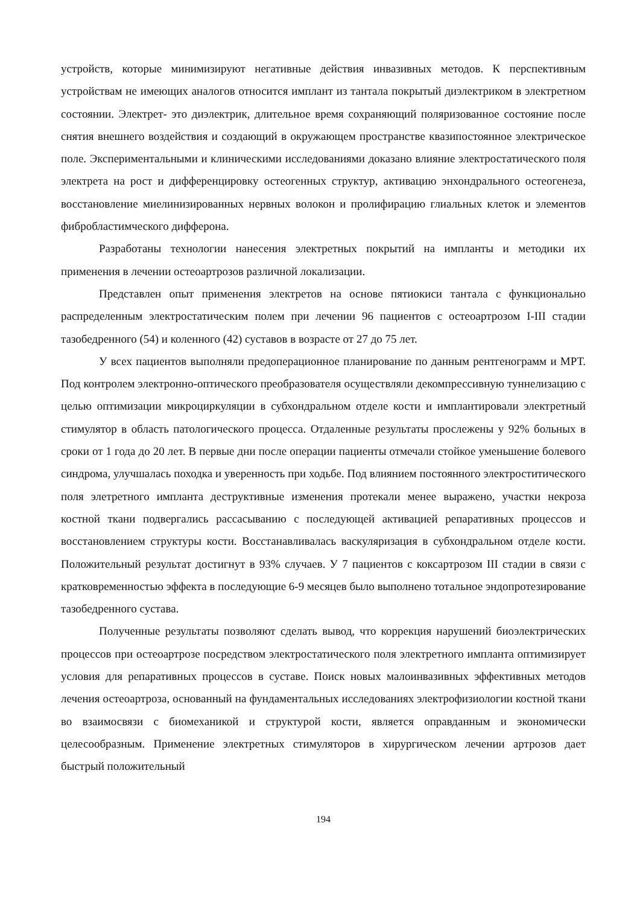устройств, которые минимизируют негативные действия инвазивных методов. К перспективным устройствам не имеющих аналогов относится имплант из тантала покрытый диэлектриком в электретном состоянии. Электрет- это диэлектрик, длительное время сохраняющий поляризованное состояние после снятия внешнего воздействия и создающий в окружающем пространстве квазипостоянное электрическое поле. Экспериментальными и клиническими исследованиями доказано влияние электростатического поля электрета на рост и дифференцировку остеогенных структур, активацию энхондрального остеогенеза, восстановление миелинизированных нервных волокон и пролифирацию глиальных клеток и элементов фибробластимческого дифферона.
Разработаны технологии нанесения электретных покрытий на импланты и методики их применения в лечении остеоартрозов различной локализации.
Представлен опыт применения электретов на основе пятиокиси тантала с функционально распределенным электростатическим полем при лечении 96 пациентов с остеоартрозом I-III стадии тазобедренного (54) и коленного (42) суставов в возрасте от 27 до 75 лет.
У всех пациентов выполняли предоперационное планирование по данным рентгенограмм и МРТ. Под контролем электронно-оптического преобразователя осуществляли декомпрессивную туннелизацию с целью оптимизации микроциркуляции в субхондральном отделе кости и имплантировали электретный стимулятор в область патологического процесса. Отдаленные результаты прослежены у 92% больных в сроки от 1 года до 20 лет. В первые дни после операции пациенты отмечали стойкое уменьшение болевого синдрома, улучшалась походка и уверенность при ходьбе. Под влиянием постоянного электроститического поля элетретного импланта деструктивные изменения протекали менее выражено, участки некроза костной ткани подвергались рассасыванию с последующей активацией репаративных процессов и восстановлением структуры кости. Восстанавливалась васкуляризация в субхондральном отделе кости. Положительный результат достигнут в 93% случаев. У 7 пациентов с коксартрозом III стадии в связи с кратковременностью эффекта в последующие 6-9 месяцев было выполнено тотальное эндопротезирование тазобедренного сустава.
Полученные результаты позволяют сделать вывод, что коррекция нарушений биоэлектрических процессов при остеоартрозе посредством электростатического поля электретного импланта оптимизирует условия для репаративных процессов в суставе. Поиск новых малоинвазивных эффективных методов лечения остеоартроза, основанный на фундаментальных исследованиях электрофизиологии костной ткани во взаимосвязи с биомеханикой и структурой кости, является оправданным и экономически целесообразным. Применение электретных стимуляторов в хирургическом лечении артрозов дает быстрый положительный
194